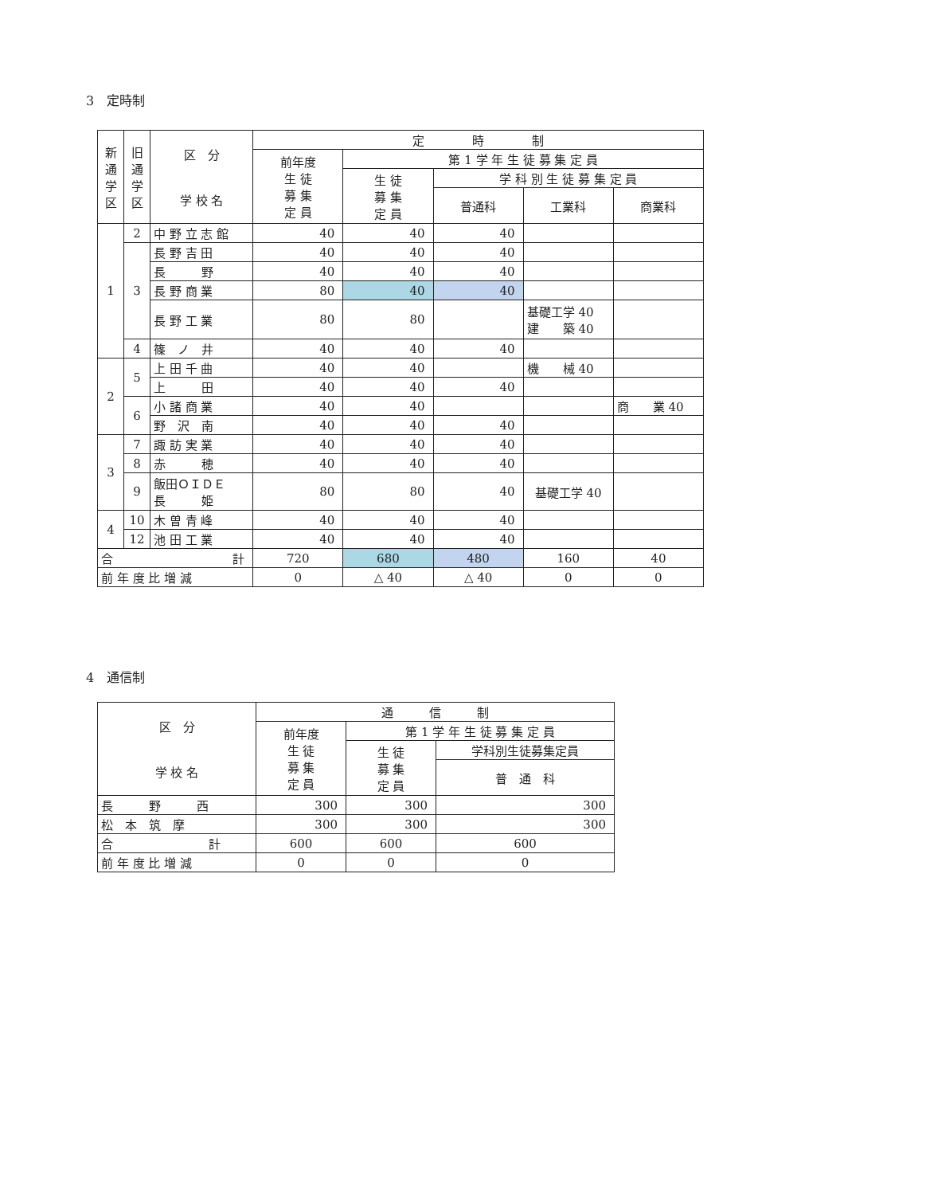3　定時制
| 新通学区 | 旧通学区 | 区 分 学 校 名 | 定 時 制 | | | | |
| --- | --- | --- | --- | --- | --- | --- | --- |
| | | | 前年度 生 徒 募 集 定 員 | 第 1 学 年 生 徒 募 集 定 員 | | | |
| | | | | 生 徒 募 集 定 員 | 学 科 別 生 徒 募 集 定 員 | | |
| | | | | | 普通科 | 工業科 | 商業科 |
| 1 | 2 | 中 野 立 志 館 | 40 | 40 | 40 | | |
| | 3 | 長 野 吉 田 | 40 | 40 | 40 | | |
| | | 長 野 | 40 | 40 | 40 | | |
| | | 長 野 商 業 | 80 | 40 | 40 | | |
| | | 長 野 工 業 | 80 | 80 | | 基礎工学 40 建 築 40 | |
| | 4 | 篠 ノ 井 | 40 | 40 | 40 | | |
| 2 | 5 | 上 田 千 曲 | 40 | 40 | | 機 械 40 | |
| | | 上 田 | 40 | 40 | 40 | | |
| | 6 | 小 諸 商 業 | 40 | 40 | | | 商 業 40 |
| | | 野 沢 南 | 40 | 40 | 40 | | |
| 3 | 7 | 諏 訪 実 業 | 40 | 40 | 40 | | |
| | 8 | 赤 穂 | 40 | 40 | 40 | | |
| | 9 | 飯田ＯＩＤＥ 長 姫 | 80 | 80 | 40 | 基礎工学 40 | |
| 4 | 10 | 木 曽 青 峰 | 40 | 40 | 40 | | |
| | 12 | 池 田 工 業 | 40 | 40 | 40 | | |
| 合 計 | | | 720 | 680 | 480 | 160 | 40 |
| 前 年 度 比 増 減 | | | 0 | △ 40 | △ 40 | 0 | 0 |
4　通信制
| 区 分 学 校 名 | 通 信 制 | | |
| --- | --- | --- | --- |
| | 前年度 生 徒 募 集 定 員 | 第 1 学 年 生 徒 募 集 定 員 | |
| | | 生 徒 募 集 定 員 | 学科別生徒募集定員 |
| | | | 普 通 科 |
| 長 野 西 | 300 | 300 | 300 |
| 松 本 筑 摩 | 300 | 300 | 300 |
| 合 計 | 600 | 600 | 600 |
| 前 年 度 比 増 減 | 0 | 0 | 0 |